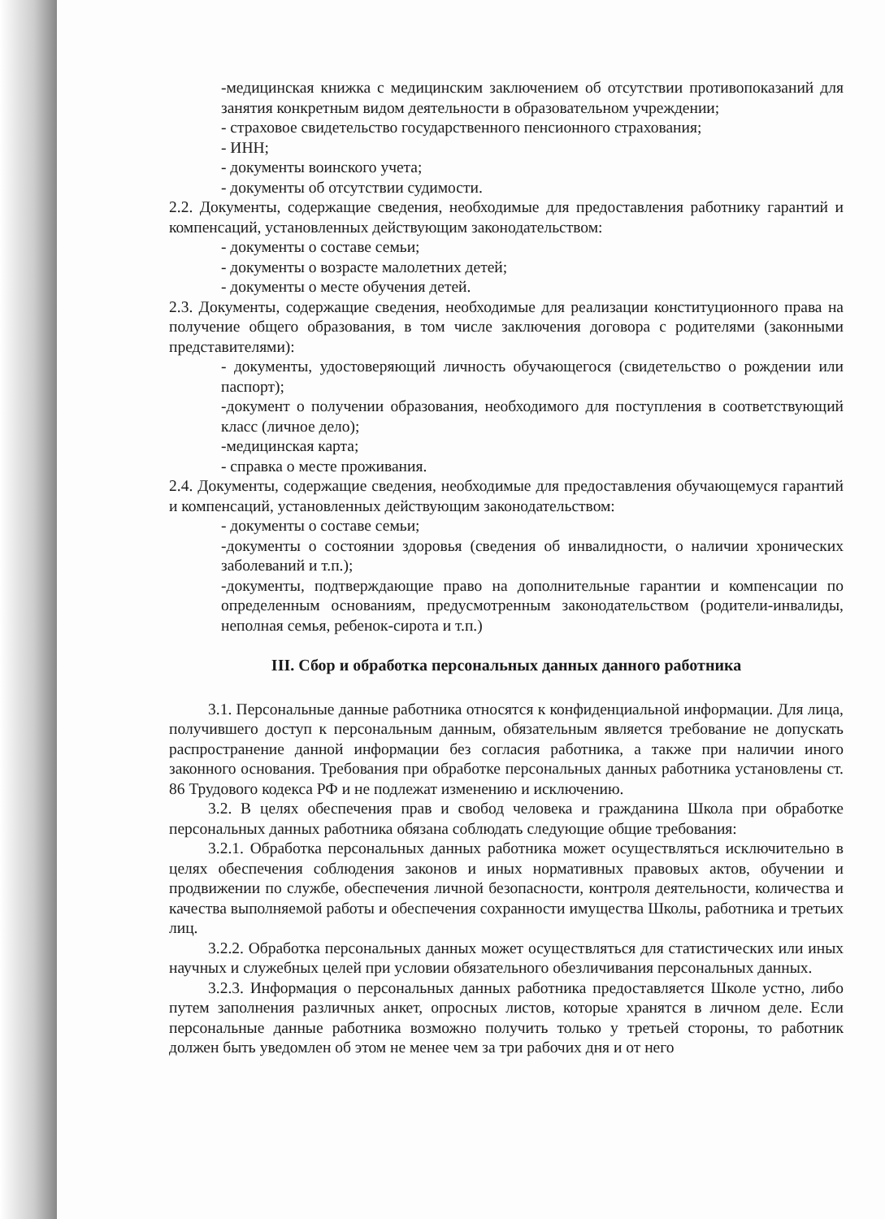-медицинская книжка с медицинским заключением об отсутствии противопоказаний для занятия конкретным видом деятельности в образовательном учреждении;
- страховое свидетельство государственного пенсионного страхования;
- ИНН;
- документы воинского учета;
- документы об отсутствии судимости.
2.2. Документы, содержащие сведения, необходимые для предоставления работнику гарантий и компенсаций, установленных действующим законодательством:
- документы о составе семьи;
- документы о возрасте малолетних детей;
- документы о месте обучения детей.
2.3. Документы, содержащие сведения, необходимые для реализации конституционного права на получение общего образования, в том числе заключения договора с родителями (законными представителями):
- документы, удостоверяющий личность обучающегося (свидетельство о рождении или паспорт);
-документ о получении образования, необходимого для поступления в соответствующий класс (личное дело);
-медицинская карта;
- справка о месте проживания.
2.4. Документы, содержащие сведения, необходимые для предоставления обучающемуся гарантий и компенсаций, установленных действующим законодательством:
- документы о составе семьи;
-документы о состоянии здоровья (сведения об инвалидности, о наличии хронических заболеваний и т.п.);
-документы, подтверждающие право на дополнительные гарантии и компенсации по определенным основаниям, предусмотренным законодательством (родители-инвалиды, неполная семья, ребенок-сирота и т.п.)
III. Сбор и обработка персональных данных данного работника
3.1. Персональные данные работника относятся к конфиденциальной информации. Для лица, получившего доступ к персональным данным, обязательным является требование не допускать распространение данной информации без согласия работника, а также при наличии иного законного основания. Требования при обработке персональных данных работника установлены ст. 86 Трудового кодекса РФ и не подлежат изменению и исключению.
3.2. В целях обеспечения прав и свобод человека и гражданина Школа при обработке персональных данных работника обязана соблюдать следующие общие требования:
3.2.1. Обработка персональных данных работника может осуществляться исключительно в целях обеспечения соблюдения законов и иных нормативных правовых актов, обучении и продвижении по службе, обеспечения личной безопасности, контроля деятельности, количества и качества выполняемой работы и обеспечения сохранности имущества Школы, работника и третьих лиц.
3.2.2. Обработка персональных данных может осуществляться для статистических или иных научных и служебных целей при условии обязательного обезличивания персональных данных.
3.2.3. Информация о персональных данных работника предоставляется Школе устно, либо путем заполнения различных анкет, опросных листов, которые хранятся в личном деле. Если персональные данные работника возможно получить только у третьей стороны, то работник должен быть уведомлен об этом не менее чем за три рабочих дня и от него